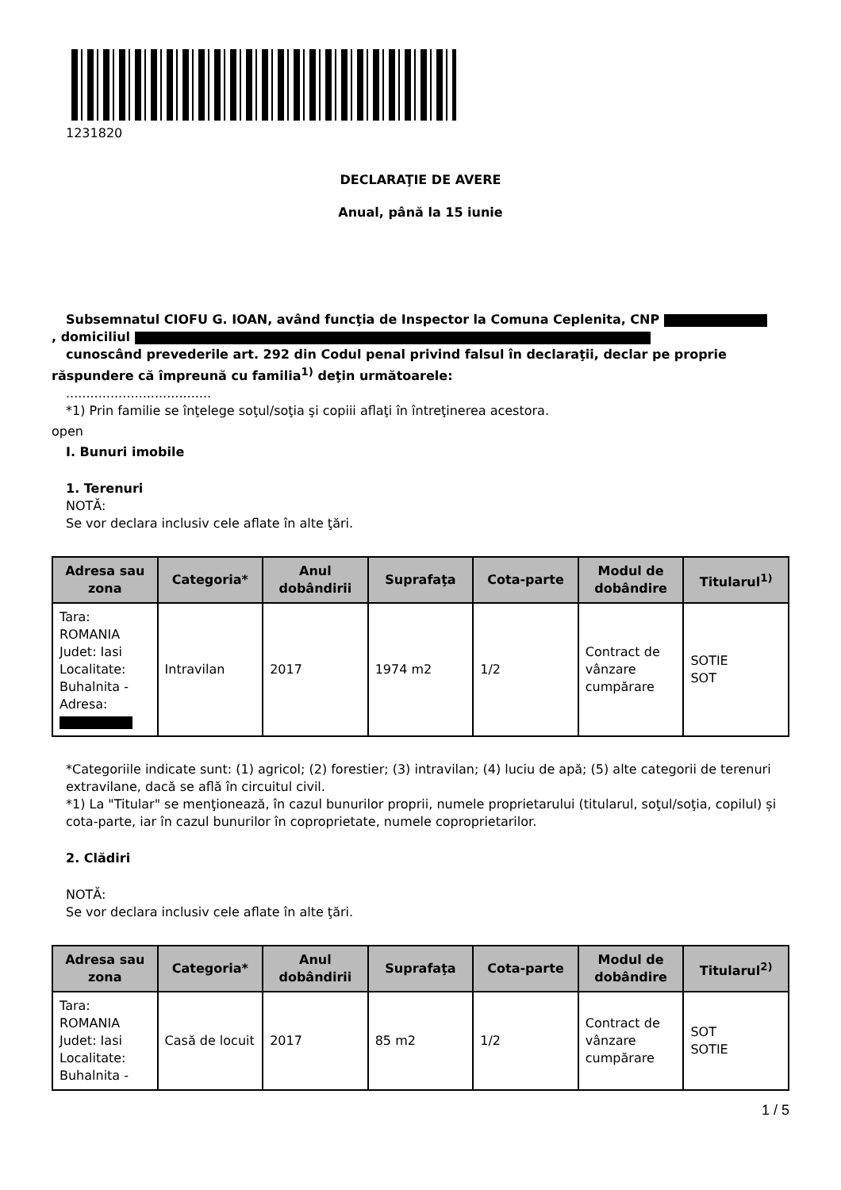1231820
DECLARAŢIE DE AVERE
Anual, până la 15 iunie
Subsemnatul CIOFU G. IOAN, având funcţia de Inspector la Comuna Ceplenita, CNP
, domiciliul
cunoscând prevederile art. 292 din Codul penal privind falsul în declaraţii, declar pe proprie
răspundere că împreună cu familia<sup>1)</sup> deţin următoarele:
....................................
*1) Prin familie se înţelege soţul/soţia şi copiii aflaţi în întreţinerea acestora.
open
I. Bunuri imobile
1. Terenuri
NOTĂ:
Se vor declara inclusiv cele aflate în alte ţări.
| Adresa sau zona | Categoria* | Anul dobândirii | Suprafaţa | Cota-parte | Modul de dobândire | Titularul<sup>1)</sup> |
| --- | --- | --- | --- | --- | --- | --- |
| Tara: ROMANIA Judet: Iasi Localitate: Buhalnita - Adresa: | Intravilan | 2017 | 1974 m2 | 1/2 | Contract de vânzare cumpărare | SOTIE SOT |
*Categoriile indicate sunt: (1) agricol; (2) forestier; (3) intravilan; (4) luciu de apă; (5) alte categorii de terenuri extravilane, dacă se află în circuitul civil.
*1) La "Titular" se menţionează, în cazul bunurilor proprii, numele proprietarului (titularul, soţul/soţia, copilul) și cota-parte, iar în cazul bunurilor în coproprietate, numele coproprietarilor.
2. Clădiri
NOTĂ:
Se vor declara inclusiv cele aflate în alte ţări.
| Adresa sau zona | Categoria* | Anul dobândirii | Suprafaţa | Cota-parte | Modul de dobândire | Titularul<sup>2)</sup> |
| --- | --- | --- | --- | --- | --- | --- |
| Tara: ROMANIA Judet: Iasi Localitate: Buhalnita - | Casă de locuit | 2017 | 85 m2 | 1/2 | Contract de vânzare cumpărare | SOT SOTIE |
1 / 5